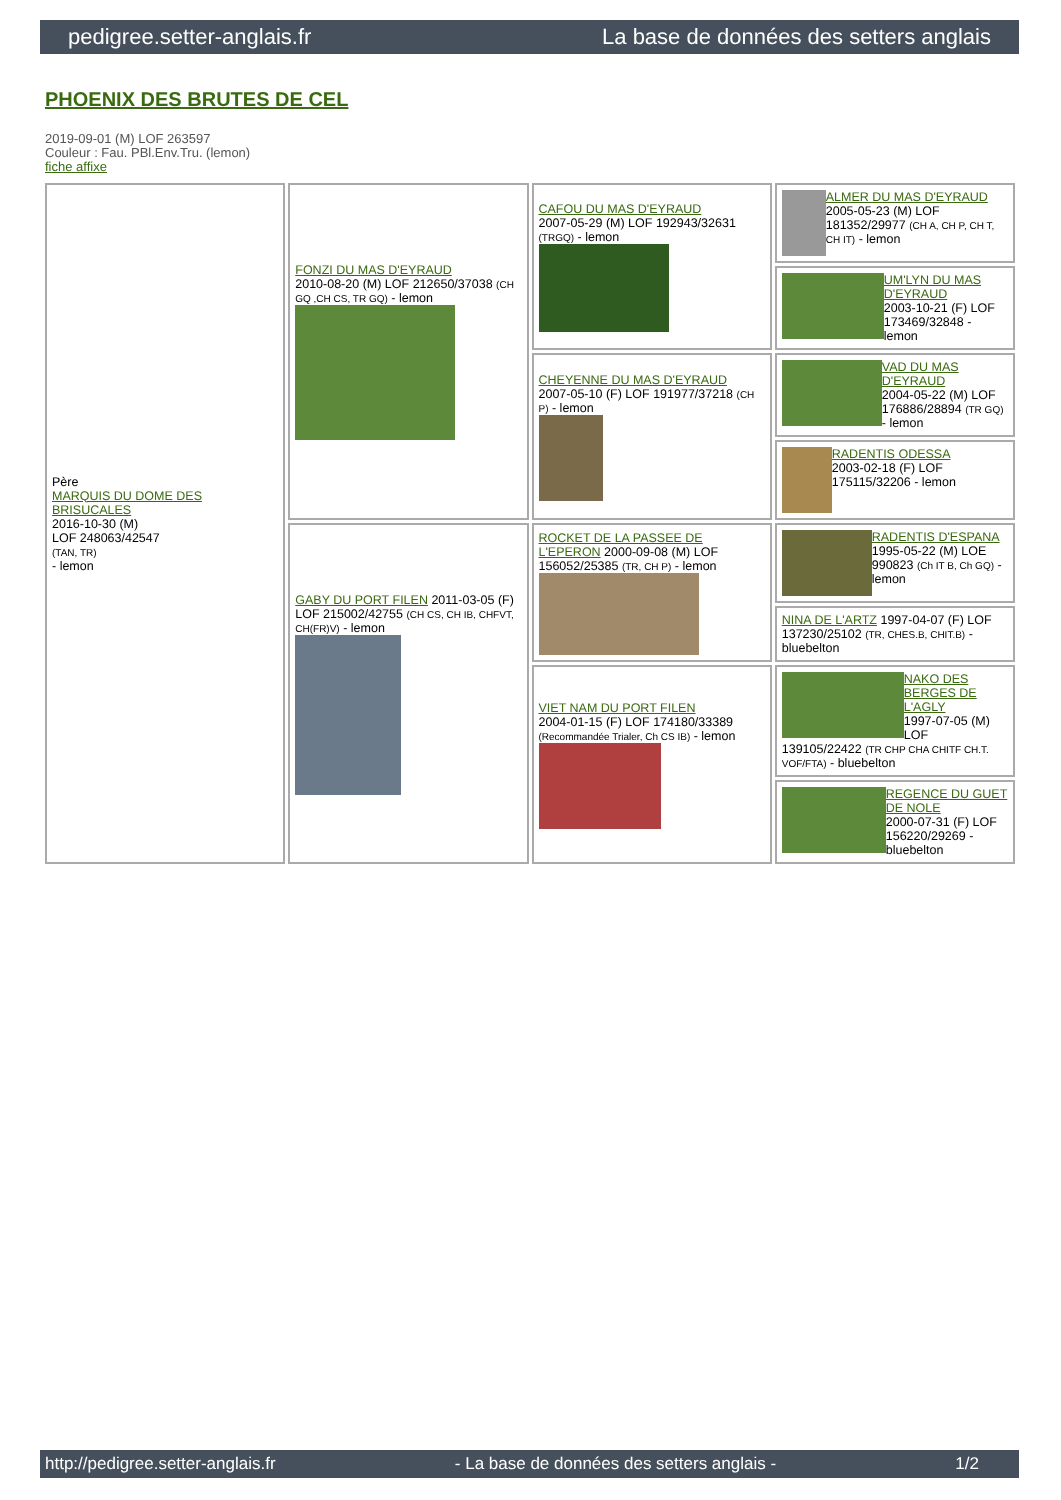pedigree.setter-anglais.fr La base de données des setters anglais
PHOENIX DES BRUTES DE CEL
2019-09-01 (M) LOF 263597
Couleur : Fau. PBl.Env.Tru. (lemon)
fiche affixe
| Père MARQUIS DU DOME DES BRISUCALES 2016-10-30 (M) LOF 248063/42547 (TAN, TR) - lemon | FONZI DU MAS D'EYRAUD 2010-08-20 (M) LOF 212650/37038 (CH GQ ,CH CS, TR GQ) - lemon | CAFOU DU MAS D'EYRAUD 2007-05-29 (M) LOF 192943/32631 (TRGQ) - lemon | ALMER DU MAS D'EYRAUD 2005-05-23 (M) LOF 181352/29977 (CH A, CH P, CH T, CH IT) - lemon |
| | | | UM'LYN DU MAS D'EYRAUD 2003-10-21 (F) LOF 173469/32848 - lemon |
| | | CHEYENNE DU MAS D'EYRAUD 2007-05-10 (F) LOF 191977/37218 (CH P) - lemon | VAD DU MAS D'EYRAUD 2004-05-22 (M) LOF 176886/28894 (TR GQ) - lemon |
| | | | RADENTIS ODESSA 2003-02-18 (F) LOF 175115/32206 - lemon |
| | GABY DU PORT FILEN 2011-03-05 (F) LOF 215002/42755 (CH CS, CH IB, CHFVT, CH(FR)V) - lemon | ROCKET DE LA PASSEE DE L'EPERON 2000-09-08 (M) LOF 156052/25385 (TR, CH P) - lemon | RADENTIS D'ESPANA 1995-05-22 (M) LOE 990823 (Ch IT B, Ch GQ) - lemon |
| | | | NINA DE L'ARTZ 1997-04-07 (F) LOF 137230/25102 (TR, CHES.B, CHIT.B) - bluebelton |
| | | VIET NAM DU PORT FILEN 2004-01-15 (F) LOF 174180/33389 (Recommandée Trialer, Ch CS IB) - lemon | NAKO DES BERGES DE L'AGLY 1997-07-05 (M) LOF 139105/22422 (TR CHP CHA CHITF CH.T. VOF/FTA) - bluebelton |
| | | | REGENCE DU GUET DE NOLE 2000-07-31 (F) LOF 156220/29269 - bluebelton |
http://pedigree.setter-anglais.fr - La base de données des setters anglais - 1/2